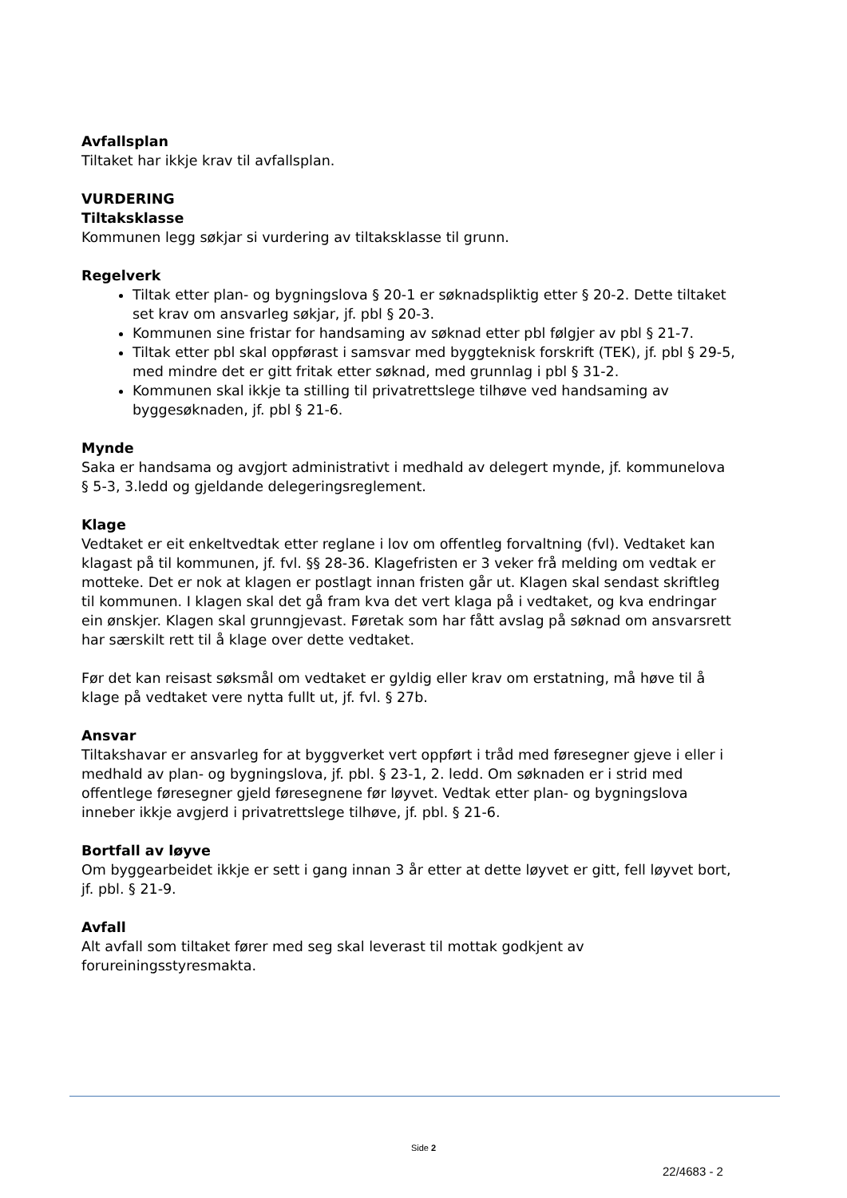Avfallsplan
Tiltaket har ikkje krav til avfallsplan.
VURDERING
Tiltaksklasse
Kommunen legg søkjar si vurdering av tiltaksklasse til grunn.
Regelverk
Tiltak etter plan- og bygningslova § 20-1 er søknadspliktig etter § 20-2. Dette tiltaket set krav om ansvarleg søkjar, jf. pbl § 20-3.
Kommunen sine fristar for handsaming av søknad etter pbl følgjer av pbl § 21-7.
Tiltak etter pbl skal oppførast i samsvar med byggteknisk forskrift (TEK), jf. pbl § 29-5, med mindre det er gitt fritak etter søknad, med grunnlag i pbl § 31-2.
Kommunen skal ikkje ta stilling til privatrettslege tilhøve ved handsaming av byggesøknaden, jf. pbl § 21-6.
Mynde
Saka er handsama og avgjort administrativt i medhald av delegert mynde, jf. kommunelova § 5-3, 3.ledd og gjeldande delegeringsreglement.
Klage
Vedtaket er eit enkeltvedtak etter reglane i lov om offentleg forvaltning (fvl). Vedtaket kan klagast på til kommunen, jf. fvl. §§ 28-36. Klagefristen er 3 veker frå melding om vedtak er motteke. Det er nok at klagen er postlagt innan fristen går ut. Klagen skal sendast skriftleg til kommunen. I klagen skal det gå fram kva det vert klaga på i vedtaket, og kva endringar ein ønskjer. Klagen skal grunngjevast. Føretak som har fått avslag på søknad om ansvarsrett har særskilt rett til å klage over dette vedtaket.
Før det kan reisast søksmål om vedtaket er gyldig eller krav om erstatning, må høve til å klage på vedtaket vere nytta fullt ut, jf. fvl. § 27b.
Ansvar
Tiltakshavar er ansvarleg for at byggverket vert oppført i tråd med føresegner gjeve i eller i medhald av plan- og bygningslova, jf. pbl. § 23-1, 2. ledd. Om søknaden er i strid med offentlege føresegner gjeld føresegnene før løyvet. Vedtak etter plan- og bygningslova inneber ikkje avgjerd i privatrettslege tilhøve, jf. pbl. § 21-6.
Bortfall av løyve
Om byggearbeidet ikkje er sett i gang innan 3 år etter at dette løyvet er gitt, fell løyvet bort, jf. pbl. § 21-9.
Avfall
Alt avfall som tiltaket fører med seg skal leverast til mottak godkjent av forureiningsstyresmakta.
Side 2
22/4683 - 2